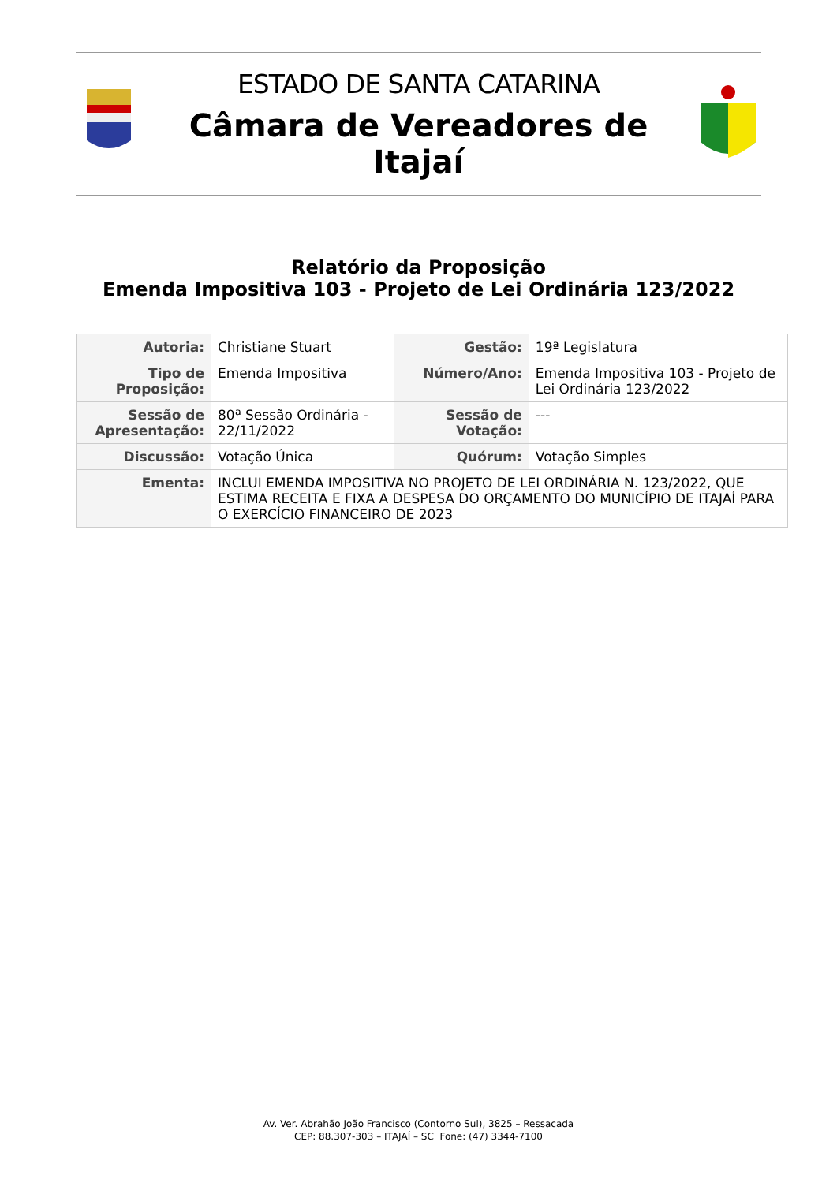ESTADO DE SANTA CATARINA
Câmara de Vereadores de Itajaí
Relatório da Proposição
Emenda Impositiva 103 - Projeto de Lei Ordinária 123/2022
| Autoria: | Christiane Stuart | Gestão: | 19ª Legislatura |
| Tipo de Proposição: | Emenda Impositiva | Número/Ano: | Emenda Impositiva 103 - Projeto de Lei Ordinária 123/2022 |
| Sessão de Apresentação: | 80ª Sessão Ordinária - 22/11/2022 | Sessão de Votação: | --- |
| Discussão: | Votação Única | Quórum: | Votação Simples |
| Ementa: | INCLUI EMENDA IMPOSITIVA NO PROJETO DE LEI ORDINÁRIA N. 123/2022, QUE ESTIMA RECEITA E FIXA A DESPESA DO ORÇAMENTO DO MUNICÍPIO DE ITAJAÍ PARA O EXERCÍCIO FINANCEIRO DE 2023 | | |
Av. Ver. Abrahão João Francisco (Contorno Sul), 3825 – Ressacada
CEP: 88.307-303 – ITAJAÍ – SC Fone: (47) 3344-7100